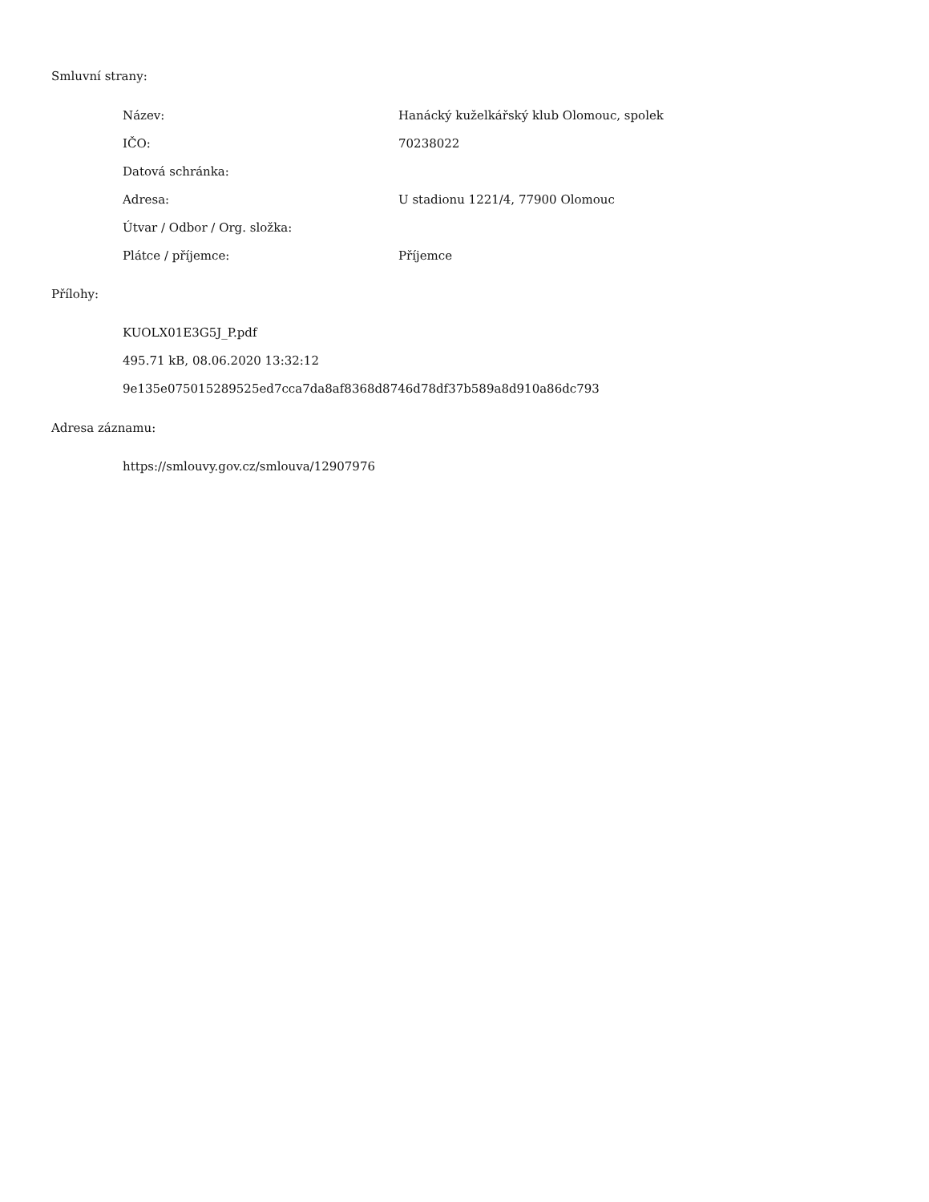Smluvní strany:
| Název: | Hanácký kuželkářský klub Olomouc, spolek |
| IČO: | 70238022 |
| Datová schránka: | |
| Adresa: | U stadionu 1221/4, 77900 Olomouc |
| Útvar / Odbor / Org. složka: | |
| Plátce / příjemce: | Příjemce |
Přílohy:
KUOLX01E3G5J_P.pdf
495.71 kB, 08.06.2020 13:32:12
9e135e075015289525ed7cca7da8af8368d8746d78df37b589a8d910a86dc793
Adresa záznamu:
https://smlouvy.gov.cz/smlouva/12907976